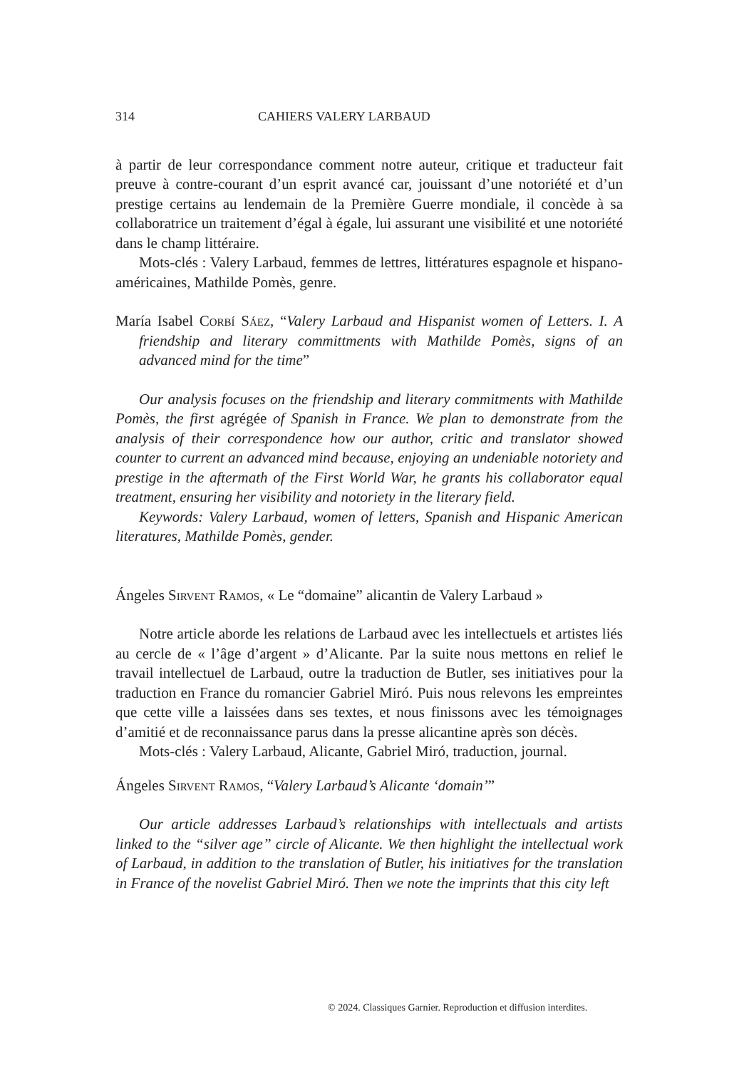314 CAHIERS VALERY LARBAUD
à partir de leur correspondance comment notre auteur, critique et traducteur fait preuve à contre-courant d’un esprit avancé car, jouissant d’une notoriété et d’un prestige certains au lendemain de la Première Guerre mondiale, il concède à sa collaboratrice un traitement d’égal à égale, lui assurant une visibilité et une notoriété dans le champ littéraire.
Mots-clés : Valery Larbaud, femmes de lettres, littératures espagnole et hispano-américaines, Mathilde Pomès, genre.
María Isabel Corbí Sáez, “Valery Larbaud and Hispanist women of Letters. I. A friendship and literary committments with Mathilde Pomès, signs of an advanced mind for the time”
Our analysis focuses on the friendship and literary commitments with Mathilde Pomès, the first agrégée of Spanish in France. We plan to demonstrate from the analysis of their correspondence how our author, critic and translator showed counter to current an advanced mind because, enjoying an undeniable notoriety and prestige in the aftermath of the First World War, he grants his collaborator equal treatment, ensuring her visibility and notoriety in the literary field.
Keywords: Valery Larbaud, women of letters, Spanish and Hispanic American literatures, Mathilde Pomès, gender.
Ángeles Sirvent Ramos, « Le “domaine” alicantin de Valery Larbaud »
Notre article aborde les relations de Larbaud avec les intellectuels et artistes liés au cercle de « l’âge d’argent » d’Alicante. Par la suite nous mettons en relief le travail intellectuel de Larbaud, outre la traduction de Butler, ses initiatives pour la traduction en France du romancier Gabriel Miró. Puis nous relevons les empreintes que cette ville a laissées dans ses textes, et nous finissons avec les témoignages d’amitié et de reconnaissance parus dans la presse alicantine après son décès.
Mots-clés : Valery Larbaud, Alicante, Gabriel Miró, traduction, journal.
Ángeles Sirvent Ramos, “Valery Larbaud’s Alicante ‘domain’”
Our article addresses Larbaud’s relationships with intellectuals and artists linked to the “silver age” circle of Alicante. We then highlight the intellectual work of Larbaud, in addition to the translation of Butler, his initiatives for the translation in France of the novelist Gabriel Miró. Then we note the imprints that this city left
© 2024. Classiques Garnier. Reproduction et diffusion interdites.